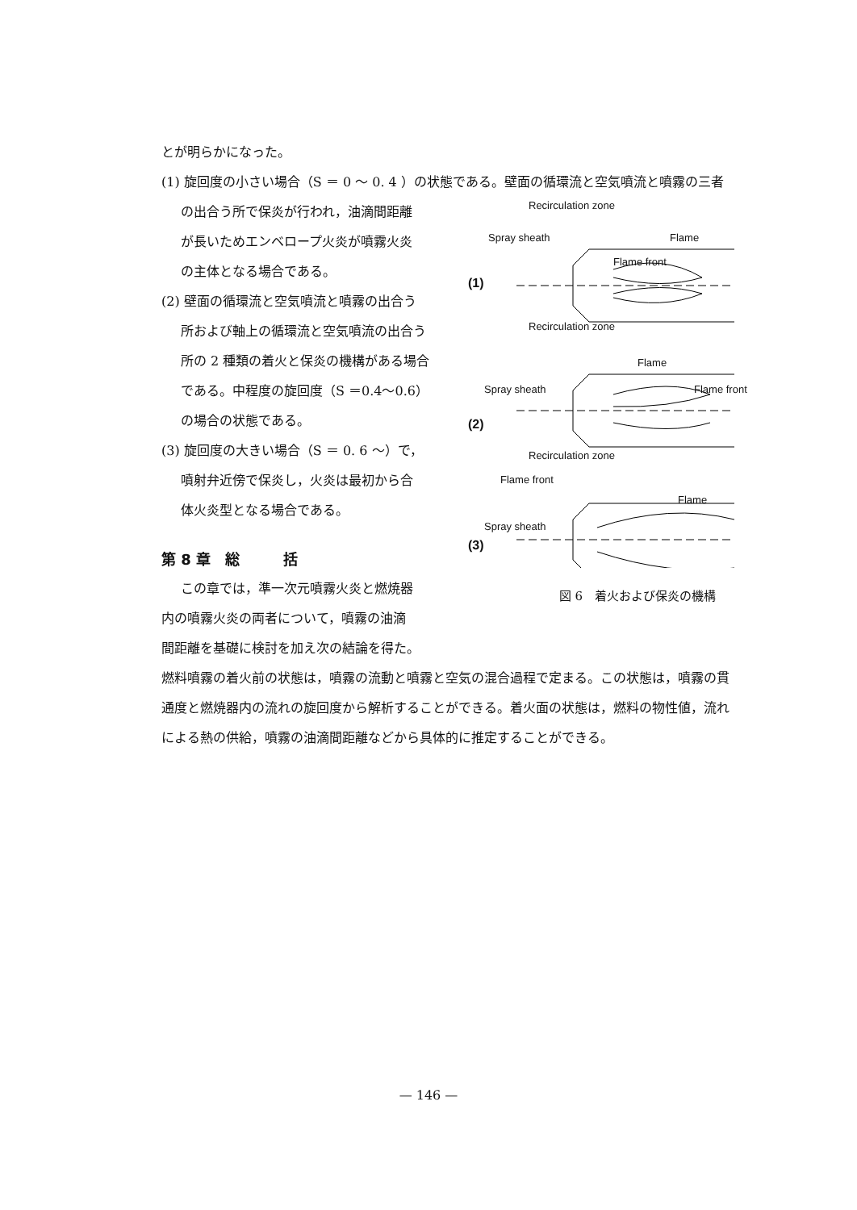とが明らかになった。
(1) 旋回度の小さい場合（S ＝ 0 〜 0. 4 ）の状態である。壁面の循環流と空気噴流と噴霧の三者
の出合う所で保炎が行われ，油滴間距離
が長いためエンベロープ火炎が噴霧火炎
の主体となる場合である。
(2) 壁面の循環流と空気噴流と噴霧の出合う
所および軸上の循環流と空気噴流の出合う
所の 2 種類の着火と保炎の機構がある場合
である。中程度の旋回度（S ＝0.4〜0.6）
の場合の状態である。
(3) 旋回度の大きい場合（S ＝ 0. 6 〜）で，
噴射弁近傍で保炎し，火炎は最初から合
体火炎型となる場合である。
第 8 章　総　　　括
この章では，準一次元噴霧火炎と燃焼器
内の噴霧火炎の両者について，噴霧の油滴
間距離を基礎に検討を加え次の結論を得た。
Recirculation zone
Spray sheath Flame
Flame front
(1)
Recirculation zone
Flame
Spray sheath Flame front
(2)
Recirculation zone
Flame front
Flame
Spray sheath
(3)
図 6　着火および保炎の機構
燃料噴霧の着火前の状態は，噴霧の流動と噴霧と空気の混合過程で定まる。この状態は，噴霧の貫
通度と燃焼器内の流れの旋回度から解析することができる。着火面の状態は，燃料の物性値，流れ
による熱の供給，噴霧の油滴間距離などから具体的に推定することができる。
— 146 —